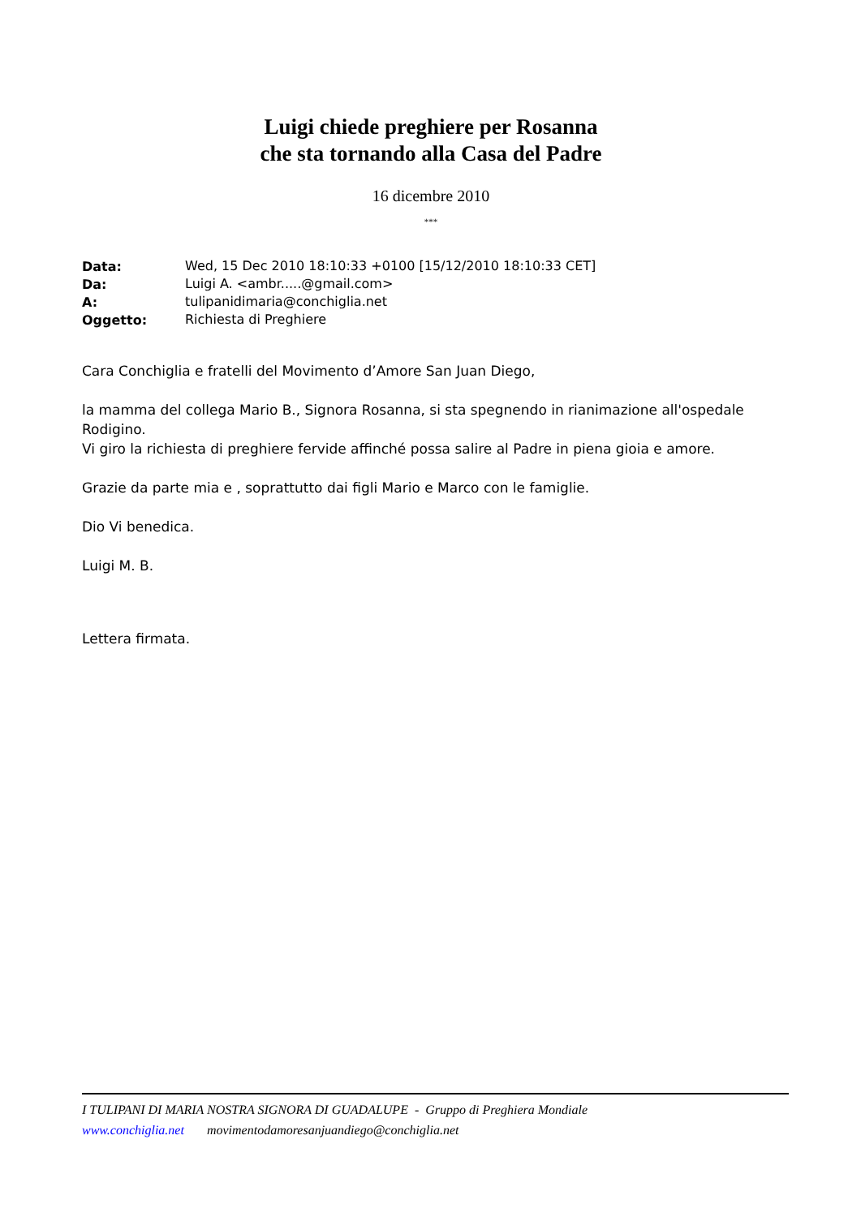Luigi chiede preghiere per Rosanna
che sta tornando alla Casa del Padre
16 dicembre 2010
***
| Data: | Wed, 15 Dec 2010 18:10:33 +0100 [15/12/2010 18:10:33 CET] |
| Da: | Luigi A. <ambr.....@gmail.com> |
| A: | tulipanidimaria@conchiglia.net |
| Oggetto: | Richiesta di Preghiere |
Cara Conchiglia e fratelli del Movimento d’Amore San Juan Diego,
la mamma del collega Mario B., Signora Rosanna, si sta spegnendo in rianimazione all'ospedale Rodigino.
Vi giro la richiesta di preghiere fervide affinché possa salire al Padre in piena gioia e amore.
Grazie da parte mia e , soprattutto dai figli Mario e Marco con le famiglie.
Dio Vi benedica.
Luigi M. B.
Lettera firmata.
I TULIPANI DI MARIA NOSTRA SIGNORA DI GUADALUPE - Gruppo di Preghiera Mondiale
www.conchiglia.net movimentodamoresanjuandiego@conchiglia.net